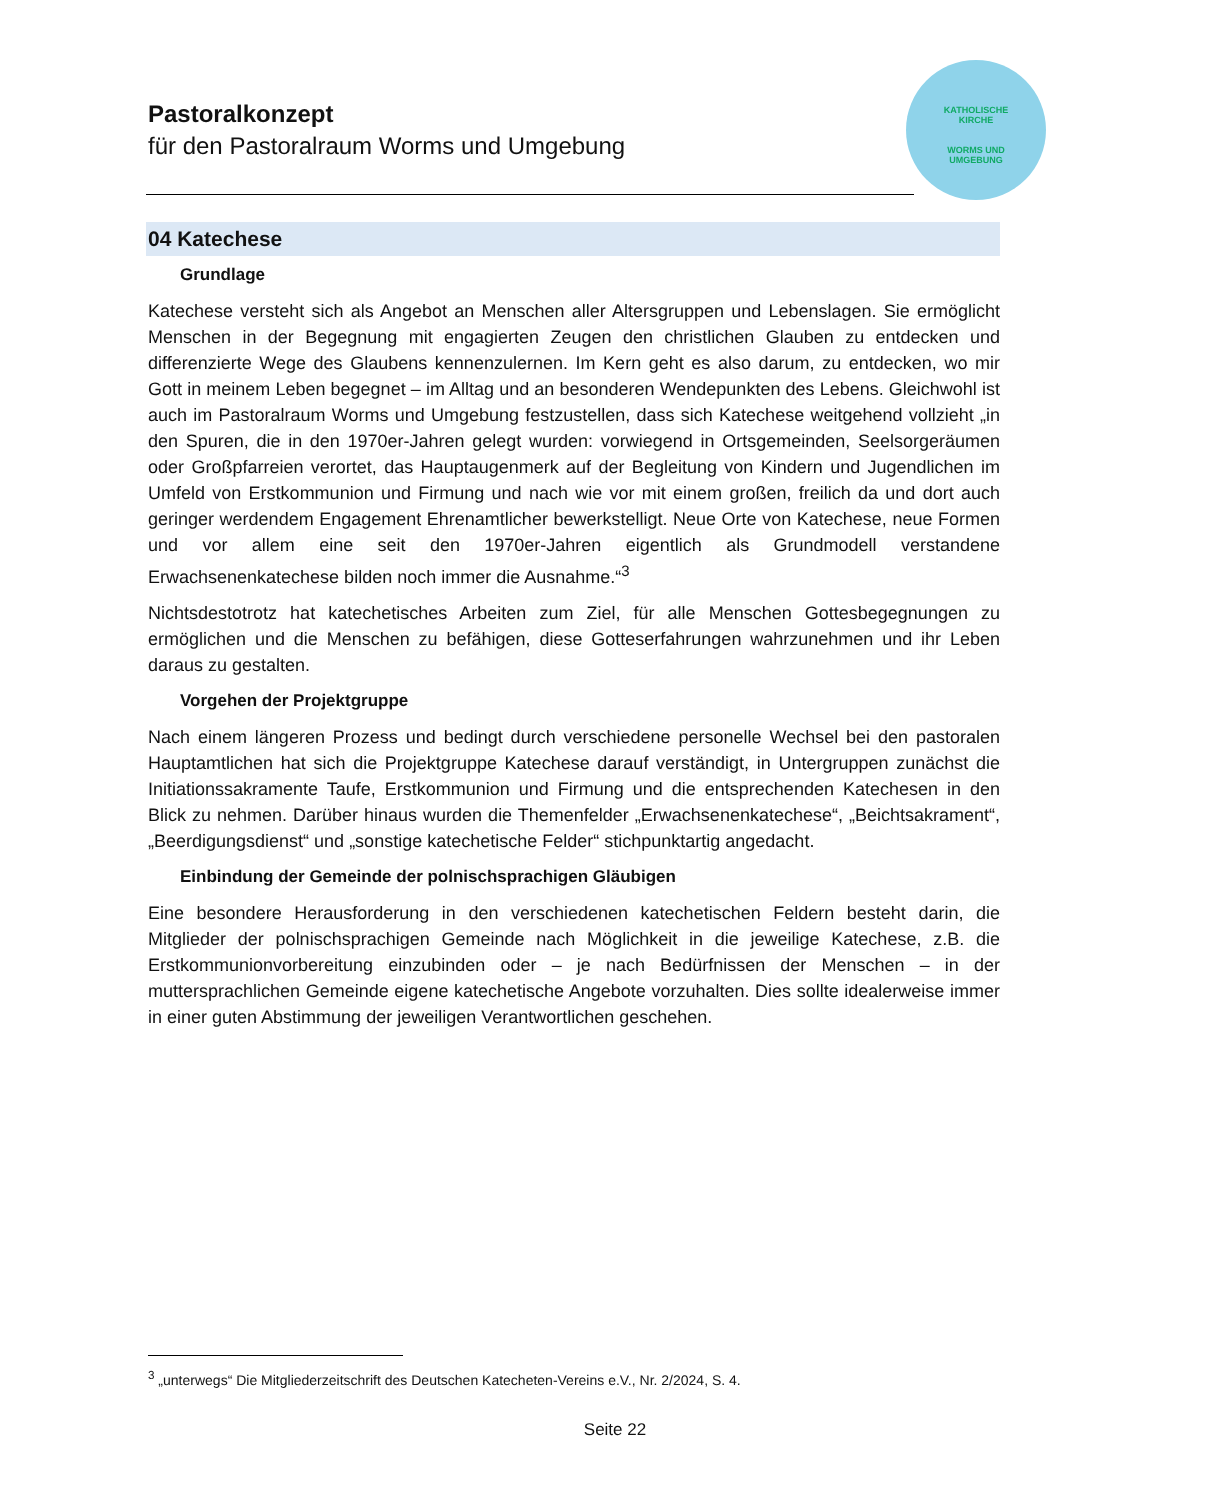KATHOLISCHE
KIRCHE
WORMS UND
UMGEBUNG
Pastoralkonzept
für den Pastoralraum Worms und Umgebung
04 Katechese
Grundlage
Katechese versteht sich als Angebot an Menschen aller Altersgruppen und Lebenslagen. Sie ermöglicht Menschen in der Begegnung mit engagierten Zeugen den christlichen Glauben zu entdecken und differenzierte Wege des Glaubens kennenzulernen. Im Kern geht es also darum, zu entdecken, wo mir Gott in meinem Leben begegnet – im Alltag und an besonderen Wendepunkten des Lebens. Gleichwohl ist auch im Pastoralraum Worms und Umgebung festzustellen, dass sich Katechese weitgehend vollzieht „in den Spuren, die in den 1970er-Jahren gelegt wurden: vorwiegend in Ortsgemeinden, Seelsorgeräumen oder Großpfarreien verortet, das Hauptaugenmerk auf der Begleitung von Kindern und Jugendlichen im Umfeld von Erstkommunion und Firmung und nach wie vor mit einem großen, freilich da und dort auch geringer werdendem Engagement Ehrenamtlicher bewerkstelligt. Neue Orte von Katechese, neue Formen und vor allem eine seit den 1970er-Jahren eigentlich als Grundmodell verstandene Erwachsenenkatechese bilden noch immer die Ausnahme.“<sup>3</sup>
Nichtsdestotrotz hat katechetisches Arbeiten zum Ziel, für alle Menschen Gottesbegegnungen zu ermöglichen und die Menschen zu befähigen, diese Gotteserfahrungen wahrzunehmen und ihr Leben daraus zu gestalten.
Vorgehen der Projektgruppe
Nach einem längeren Prozess und bedingt durch verschiedene personelle Wechsel bei den pastoralen Hauptamtlichen hat sich die Projektgruppe Katechese darauf verständigt, in Untergruppen zunächst die Initiationssakramente Taufe, Erstkommunion und Firmung und die entsprechenden Katechesen in den Blick zu nehmen. Darüber hinaus wurden die Themenfelder „Erwachsenenkatechese“, „Beichtsakrament“, „Beerdigungsdienst“ und „sonstige katechetische Felder“ stichpunktartig angedacht.
Einbindung der Gemeinde der polnischsprachigen Gläubigen
Eine besondere Herausforderung in den verschiedenen katechetischen Feldern besteht darin, die Mitglieder der polnischsprachigen Gemeinde nach Möglichkeit in die jeweilige Katechese, z.B. die Erstkommunionvorbereitung einzubinden oder – je nach Bedürfnissen der Menschen – in der muttersprachlichen Gemeinde eigene katechetische Angebote vorzuhalten. Dies sollte idealerweise immer in einer guten Abstimmung der jeweiligen Verantwortlichen geschehen.
<sup>3</sup> „unterwegs“ Die Mitgliederzeitschrift des Deutschen Katecheten-Vereins e.V., Nr. 2/2024, S. 4.
Seite 22